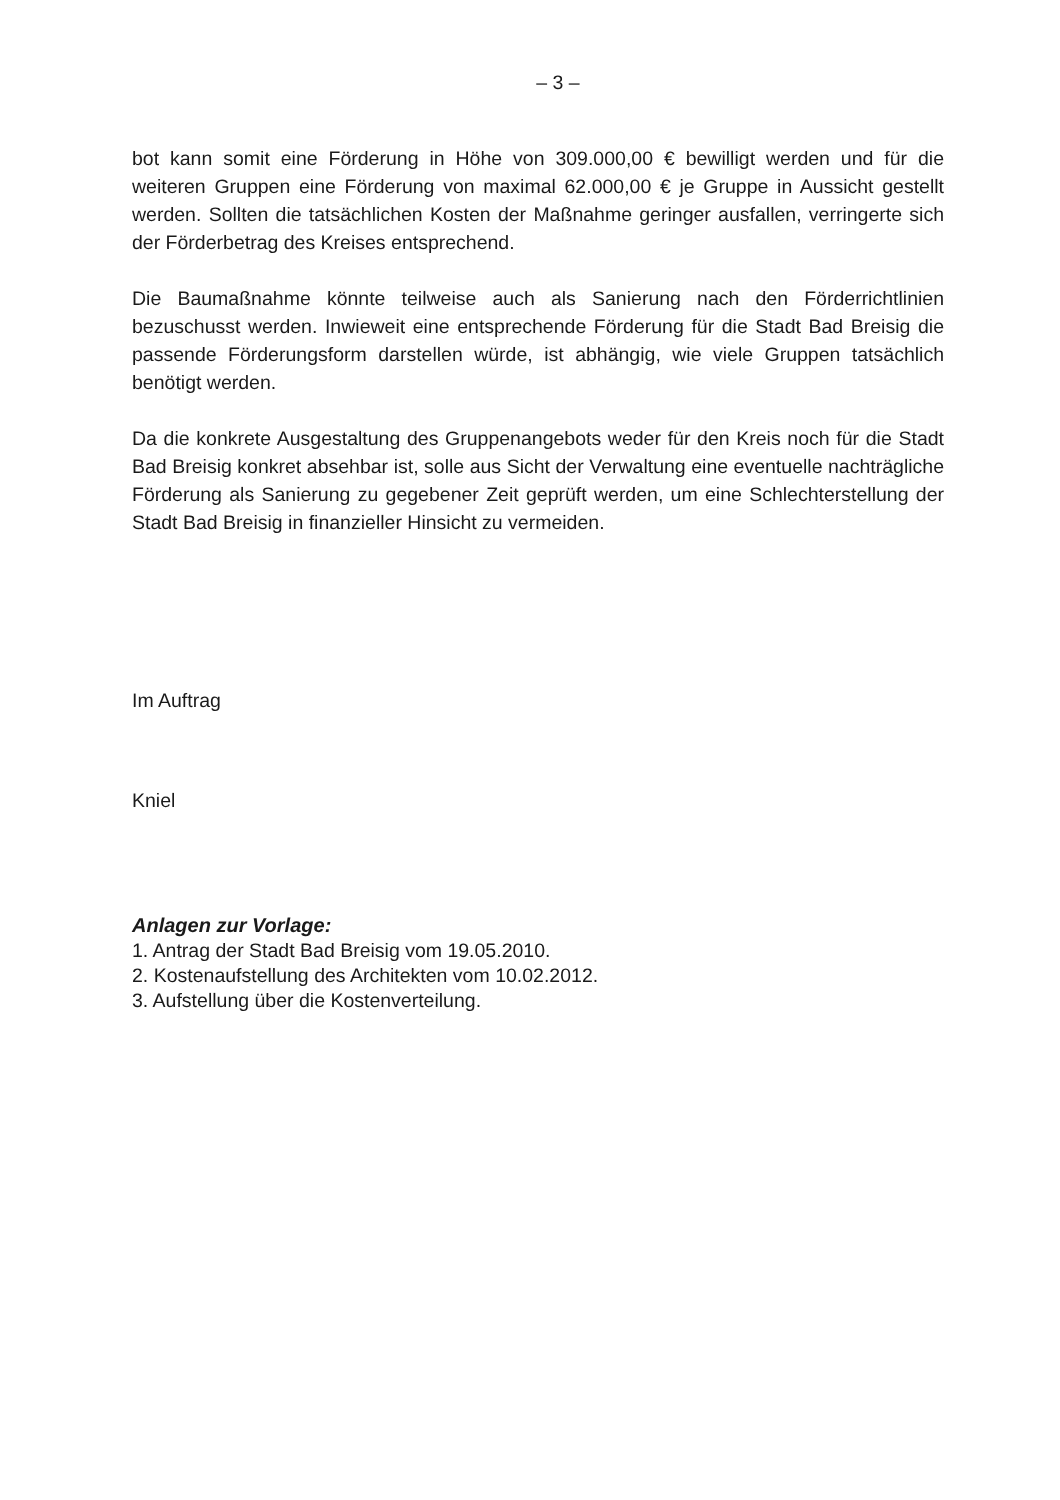– 3 –
bot kann somit eine Förderung in Höhe von 309.000,00 € bewilligt werden und für die weiteren Gruppen eine Förderung von maximal 62.000,00 € je Gruppe in Aussicht gestellt werden. Sollten die tatsächlichen Kosten der Maßnahme geringer ausfallen, verringerte sich der Förderbetrag des Kreises entsprechend.
Die Baumaßnahme könnte teilweise auch als Sanierung nach den Förderrichtlinien bezuschusst werden. Inwieweit eine entsprechende Förderung für die Stadt Bad Breisig die passende Förderungsform darstellen würde, ist abhängig, wie viele Gruppen tatsächlich benötigt werden.
Da die konkrete Ausgestaltung des Gruppenangebots weder für den Kreis noch für die Stadt Bad Breisig konkret absehbar ist, solle aus Sicht der Verwaltung eine eventuelle nachträgliche Förderung als Sanierung zu gegebener Zeit geprüft werden, um eine Schlechterstellung der Stadt Bad Breisig in finanzieller Hinsicht zu vermeiden.
Im Auftrag
Kniel
Anlagen zur Vorlage:
1. Antrag der Stadt Bad Breisig vom 19.05.2010.
2. Kostenaufstellung des Architekten vom 10.02.2012.
3. Aufstellung über die Kostenverteilung.